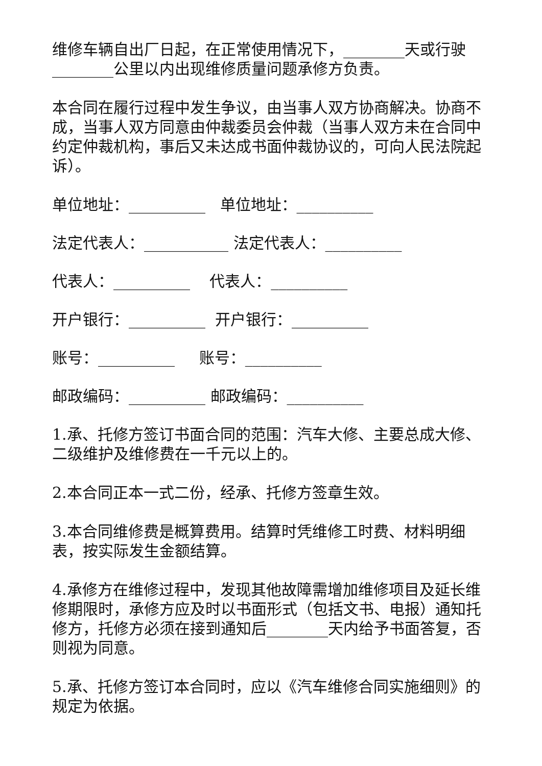维修车辆自出厂日起，在正常使用情况下，________天或行驶________公里以内出现维修质量问题承修方负责。
本合同在履行过程中发生争议，由当事人双方协商解决。协商不成，当事人双方同意由仲裁委员会仲裁（当事人双方未在合同中约定仲裁机构，事后又未达成书面仲裁协议的，可向人民法院起诉）。
单位地址：__________ 单位地址：__________
法定代表人：___________ 法定代表人：__________
代表人：__________ 代表人：__________
开户银行：__________ 开户银行：__________
账号：__________ 账号：__________
邮政编码：__________ 邮政编码：__________
1.承、托修方签订书面合同的范围：汽车大修、主要总成大修、二级维护及维修费在一千元以上的。
2.本合同正本一式二份，经承、托修方签章生效。
3.本合同维修费是概算费用。结算时凭维修工时费、材料明细表，按实际发生金额结算。
4.承修方在维修过程中，发现其他故障需增加维修项目及延长维修期限时，承修方应及时以书面形式（包括文书、电报）通知托修方，托修方必须在接到通知后________天内给予书面答复，否则视为同意。
5.承、托修方签订本合同时，应以《汽车维修合同实施细则》的规定为依据。